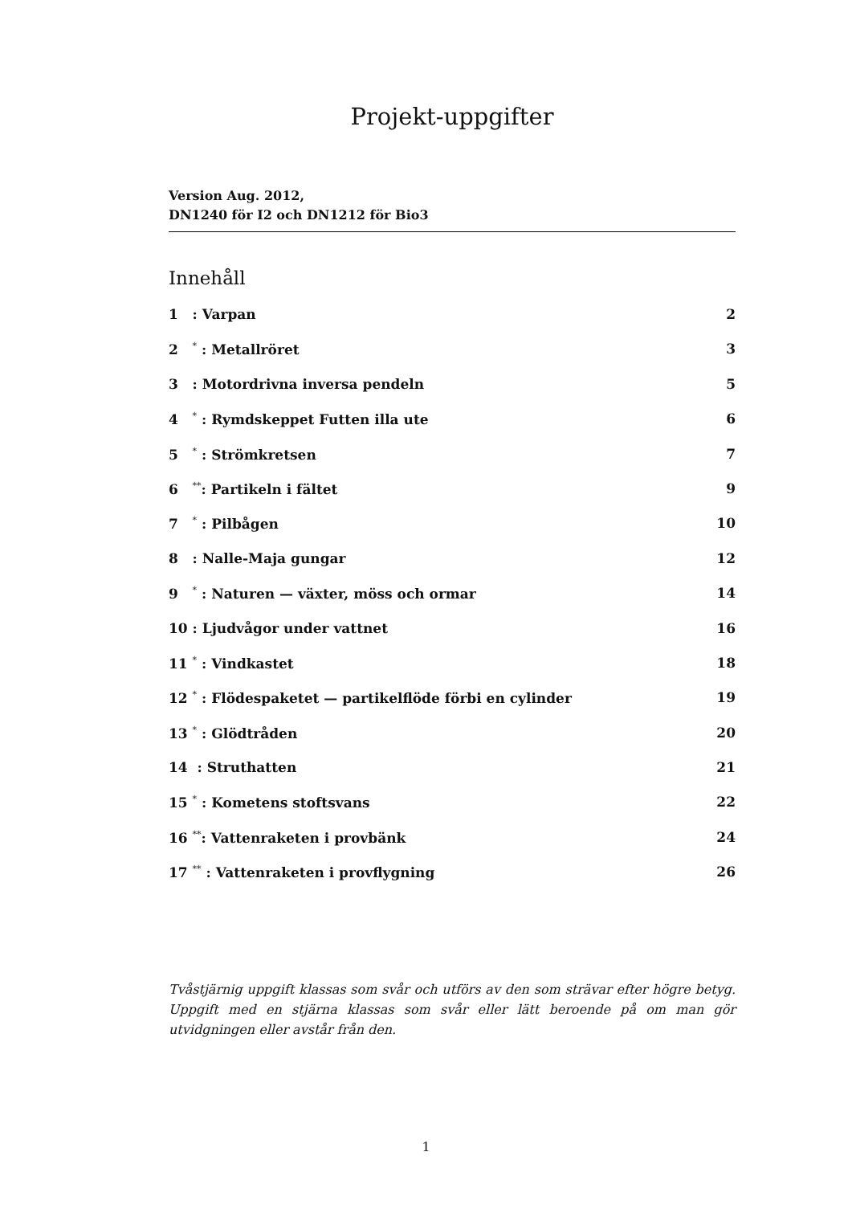Projekt-uppgifter
Version Aug. 2012,
DN1240 för I2 och DN1212 för Bio3
Innehåll
1 : Varpan 2
2 <sup>*</sup> : Metallröret 3
3 : Motordrivna inversa pendeln 5
4 <sup>*</sup> : Rymdskeppet Futten illa ute 6
5 <sup>*</sup> : Strömkretsen 7
6 <sup>**</sup>: Partikeln i fältet 9
7 <sup>*</sup> : Pilbågen 10
8 : Nalle-Maja gungar 12
9 <sup>*</sup> : Naturen — växter, möss och ormar 14
10 : Ljudvågor under vattnet 16
11 <sup>*</sup> : Vindkastet 18
12 <sup>*</sup> : Flödespaketet — partikelflöde förbi en cylinder 19
13 <sup>*</sup> : Glödtråden 20
14 : Struthatten 21
15 <sup>*</sup> : Kometens stoftsvans 22
16 <sup>**</sup>: Vattenraketen i provbänk 24
17 <sup>**</sup> : Vattenraketen i provflygning 26
Tvåstjärnig uppgift klassas som svår och utförs av den som strävar efter högre betyg. Uppgift med en stjärna klassas som svår eller lätt beroende på om man gör utvidgningen eller avstår från den.
1